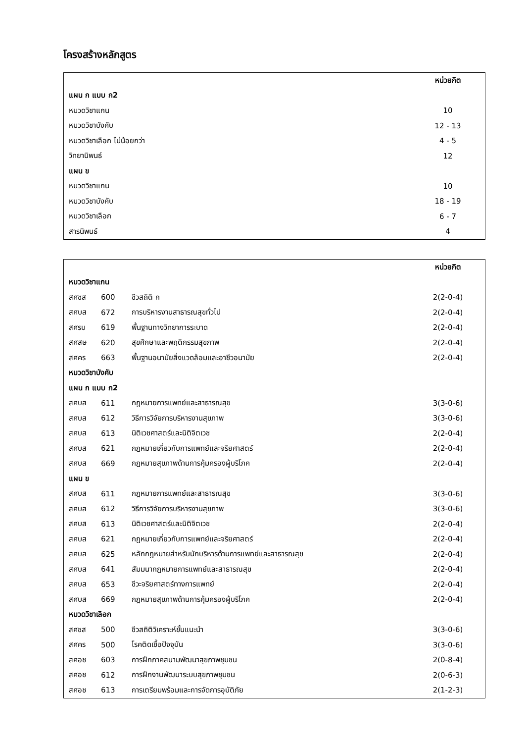โครงสร้างหลักสูตร
| | หน่วยกิต |
| แผน ก แบบ ก2 | |
| หมวดวิชาแกน | 10 |
| หมวดวิชาบังคับ | 12 - 13 |
| หมวดวิชาเลือก ไม่น้อยกว่า | 4 - 5 |
| วิทยานิพนธ์ | 12 |
| แผน ข | |
| หมวดวิชาแกน | 10 |
| หมวดวิชาบังคับ | 18 - 19 |
| หมวดวิชาเลือก | 6 - 7 |
| สารนิพนธ์ | 4 |
| | | | หน่วยกิต |
| หมวดวิชาแกน | | | |
| สศชส | 600 | ชีวสถิติ ก | 2(2-0-4) |
| สศบส | 672 | การบริหารงานสาธารณสุขทั่วไป | 2(2-0-4) |
| สศรบ | 619 | พื้นฐานทางวิทยาการระบาด | 2(2-0-4) |
| สศสษ | 620 | สุขศึกษาและพฤติกรรมสุขภาพ | 2(2-0-4) |
| สศคร | 663 | พื้นฐานอนามัยสิ่งแวดล้อมและอาชีวอนามัย | 2(2-0-4) |
| หมวดวิชาบังคับ | | | |
| แผน ก แบบ ก2 | | | |
| สศบส | 611 | กฎหมายการแพทย์และสาธารณสุข | 3(3-0-6) |
| สศบส | 612 | วิธีการวิจัยการบริหารงานสุขภาพ | 3(3-0-6) |
| สศบส | 613 | นิติเวชศาสตร์และนิติจิตเวช | 2(2-0-4) |
| สศบส | 621 | กฎหมายเกี่ยวกับการแพทย์และจริยศาสตร์ | 2(2-0-4) |
| สศบส | 669 | กฎหมายสุขภาพด้านการคุ้มครองผู้บริโภค | 2(2-0-4) |
| แผน ข | | | |
| สศบส | 611 | กฎหมายการแพทย์และสาธารณสุข | 3(3-0-6) |
| สศบส | 612 | วิธีการวิจัยการบริหารงานสุขภาพ | 3(3-0-6) |
| สศบส | 613 | นิติเวชศาสตร์และนิติจิตเวช | 2(2-0-4) |
| สศบส | 621 | กฎหมายเกี่ยวกับการแพทย์และจริยศาสตร์ | 2(2-0-4) |
| สศบส | 625 | หลักกฎหมายสำหรับนักบริหารด้านการแพทย์และสาธารณสุข | 2(2-0-4) |
| สศบส | 641 | สัมมนากฎหมายการแพทย์และสาธารณสุข | 2(2-0-4) |
| สศบส | 653 | ชีวะจริยศาสตร์ทางการแพทย์ | 2(2-0-4) |
| สศบส | 669 | กฎหมายสุขภาพด้านการคุ้มครองผู้บริโภค | 2(2-0-4) |
| หมวดวิชาเลือก | | | |
| สศชส | 500 | ชีวสถิติวิเคราะห์ขั้นแนะนำ | 3(3-0-6) |
| สศคร | 500 | โรคติดเชื้อปัจจุบัน | 3(3-0-6) |
| สศอช | 603 | การฝึกภาคสนามพัฒนาสุขภาพชุมชน | 2(0-8-4) |
| สศอช | 612 | การฝึกงานพัฒนาระบบสุขภาพชุมชน | 2(0-6-3) |
| สศอช | 613 | การเตรียมพร้อมและการจัดการอุบัติภัย | 2(1-2-3) |